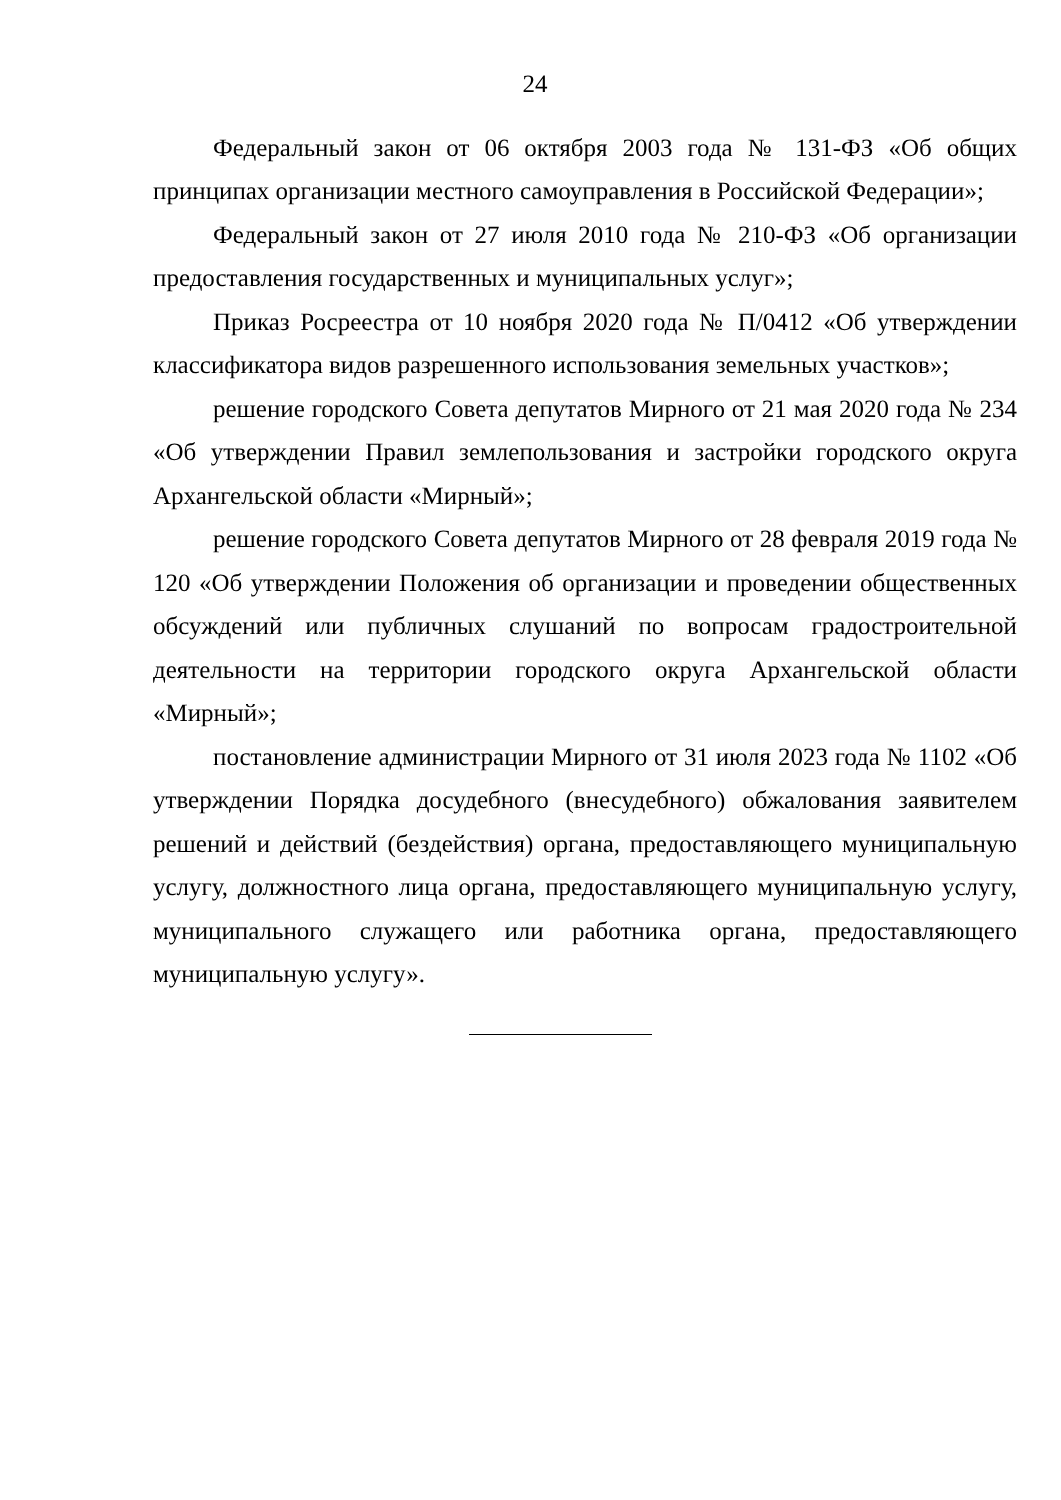24
Федеральный закон от 06 октября 2003 года № 131-ФЗ «Об общих принципах организации местного самоуправления в Российской Федерации»;
Федеральный закон от 27 июля 2010 года № 210-ФЗ «Об организации предоставления государственных и муниципальных услуг»;
Приказ Росреестра от 10 ноября 2020 года № П/0412 «Об утверждении классификатора видов разрешенного использования земельных участков»;
решение городского Совета депутатов Мирного от 21 мая 2020 года № 234 «Об утверждении Правил землепользования и застройки городского округа Архангельской области «Мирный»;
решение городского Совета депутатов Мирного от 28 февраля 2019 года № 120 «Об утверждении Положения об организации и проведении общественных обсуждений или публичных слушаний по вопросам градостроительной деятельности на территории городского округа Архангельской области «Мирный»;
постановление администрации Мирного от 31 июля 2023 года № 1102 «Об утверждении Порядка досудебного (внесудебного) обжалования заявителем решений и действий (бездействия) органа, предоставляющего муниципальную услугу, должностного лица органа, предоставляющего муниципальную услугу, муниципального служащего или работника органа, предоставляющего муниципальную услугу».